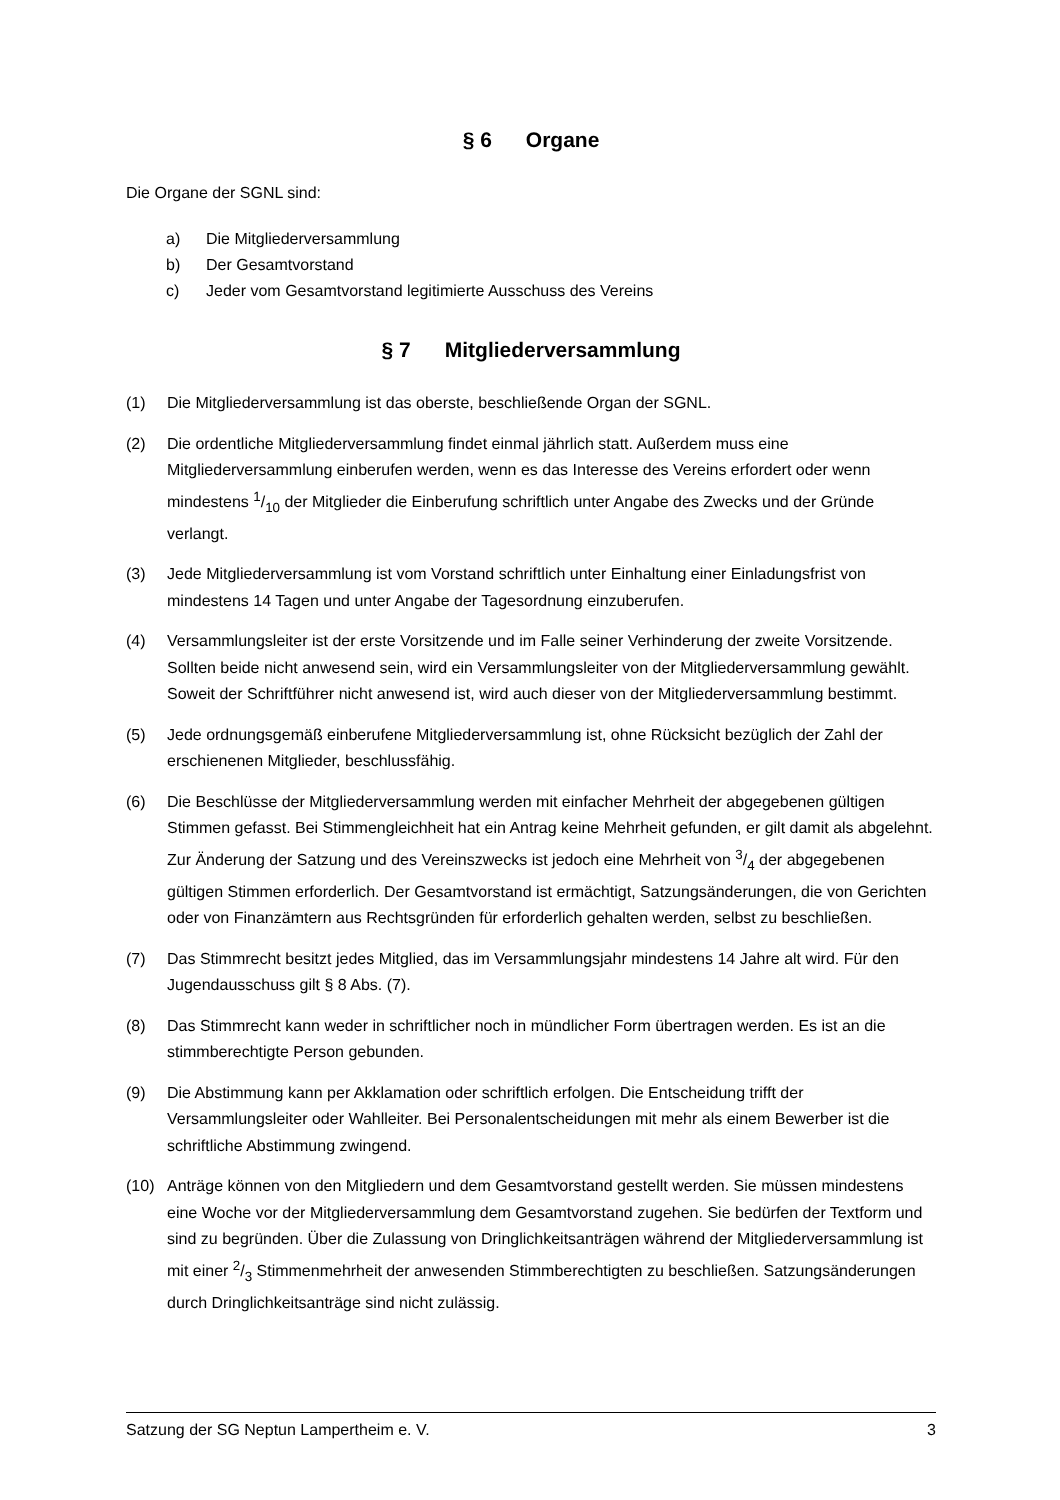§ 6 Organe
Die Organe der SGNL sind:
a) Die Mitgliederversammlung
b) Der Gesamtvorstand
c) Jeder vom Gesamtvorstand legitimierte Ausschuss des Vereins
§ 7 Mitgliederversammlung
(1) Die Mitgliederversammlung ist das oberste, beschließende Organ der SGNL.
(2) Die ordentliche Mitgliederversammlung findet einmal jährlich statt. Außerdem muss eine Mitgliederversammlung einberufen werden, wenn es das Interesse des Vereins erfordert oder wenn mindestens 1/10 der Mitglieder die Einberufung schriftlich unter Angabe des Zwecks und der Gründe verlangt.
(3) Jede Mitgliederversammlung ist vom Vorstand schriftlich unter Einhaltung einer Einladungsfrist von mindestens 14 Tagen und unter Angabe der Tagesordnung einzuberufen.
(4) Versammlungsleiter ist der erste Vorsitzende und im Falle seiner Verhinderung der zweite Vorsitzende. Sollten beide nicht anwesend sein, wird ein Versammlungsleiter von der Mitgliederversammlung gewählt. Soweit der Schriftführer nicht anwesend ist, wird auch dieser von der Mitgliederversammlung bestimmt.
(5) Jede ordnungsgemäß einberufene Mitgliederversammlung ist, ohne Rücksicht bezüglich der Zahl der erschienenen Mitglieder, beschlussfähig.
(6) Die Beschlüsse der Mitgliederversammlung werden mit einfacher Mehrheit der abgegebenen gültigen Stimmen gefasst. Bei Stimmengleichheit hat ein Antrag keine Mehrheit gefunden, er gilt damit als abgelehnt. Zur Änderung der Satzung und des Vereinszwecks ist jedoch eine Mehrheit von 3/4 der abgegebenen gültigen Stimmen erforderlich. Der Gesamtvorstand ist ermächtigt, Satzungsänderungen, die von Gerichten oder von Finanzämtern aus Rechtsgründen für erforderlich gehalten werden, selbst zu beschließen.
(7) Das Stimmrecht besitzt jedes Mitglied, das im Versammlungsjahr mindestens 14 Jahre alt wird. Für den Jugendausschuss gilt § 8 Abs. (7).
(8) Das Stimmrecht kann weder in schriftlicher noch in mündlicher Form übertragen werden. Es ist an die stimmberechtigte Person gebunden.
(9) Die Abstimmung kann per Akklamation oder schriftlich erfolgen. Die Entscheidung trifft der Versammlungsleiter oder Wahlleiter. Bei Personalentscheidungen mit mehr als einem Bewerber ist die schriftliche Abstimmung zwingend.
(10) Anträge können von den Mitgliedern und dem Gesamtvorstand gestellt werden. Sie müssen mindestens eine Woche vor der Mitgliederversammlung dem Gesamtvorstand zugehen. Sie bedürfen der Textform und sind zu begründen. Über die Zulassung von Dringlichkeitsanträgen während der Mitgliederversammlung ist mit einer 2/3 Stimmenmehrheit der anwesenden Stimmberechtigten zu beschließen. Satzungsänderungen durch Dringlichkeitsanträge sind nicht zulässig.
Satzung der SG Neptun Lampertheim e. V. 3